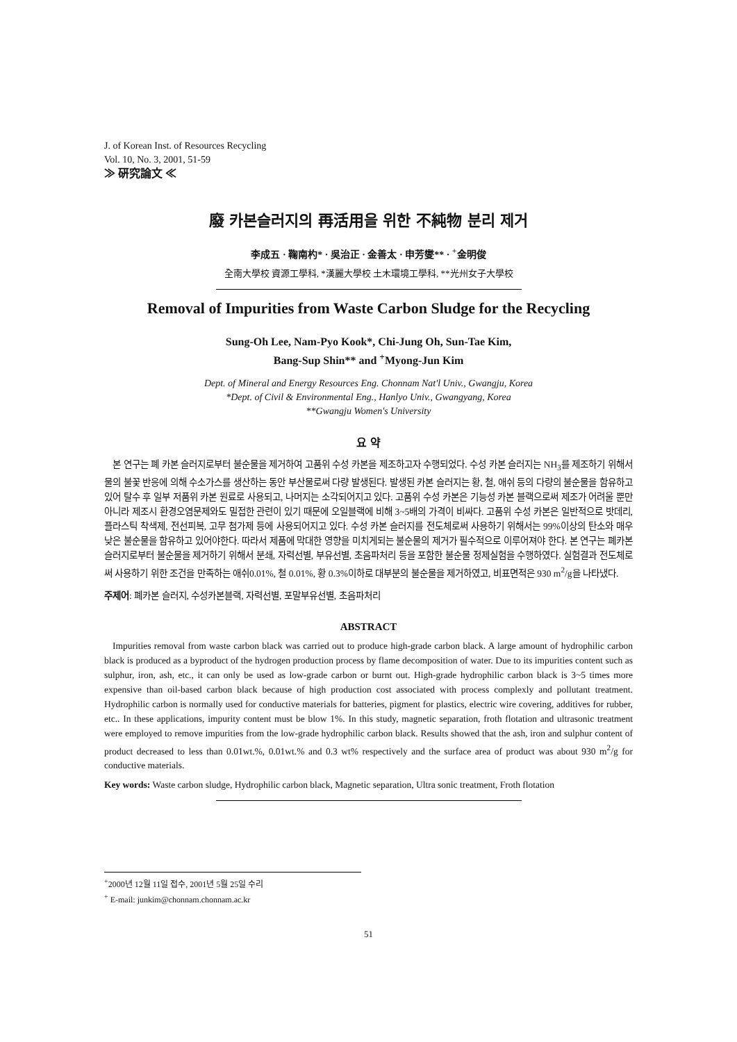J. of Korean Inst. of Resources Recycling
Vol. 10, No. 3, 2001, 51-59
≫ 硏究論文 ≪
廢 카본슬러지의 再活用을 위한 不純物 분리 제거
李成五 · 鞠南杓* · 吳治正 · 金善太 · 申芳燮** · <sup>+</sup>金明俊
全南大學校 資源工學科, *漢麗大學校 土木環境工學科, **光州女子大學校
Removal of Impurities from Waste Carbon Sludge for the Recycling
Sung-Oh Lee, Nam-Pyo Kook*, Chi-Jung Oh, Sun-Tae Kim,
Bang-Sup Shin** and <sup>+</sup>Myong-Jun Kim
Dept. of Mineral and Energy Resources Eng. Chonnam Nat'l Univ., Gwangju, Korea
*Dept. of Civil & Environmental Eng., Hanlyo Univ., Gwangyang, Korea
**Gwangju Women's University
요 약
본 연구는 폐 카본 슬러지로부터 불순물을 제거하여 고품위 수성 카본을 제조하고자 수행되었다. 수성 카본 슬러지는 NH<sub>3</sub>를 제조하기 위해서 물의 불꽃 반응에 의해 수소가스를 생산하는 동안 부산물로써 다량 발생된다. 발생된 카본 슬러지는 황, 철, 애쉬 등의 다량의 불순물을 함유하고 있어 탈수 후 일부 저품위 카본 원료로 사용되고, 나머지는 소각되어지고 있다. 고품위 수성 카본은 기능성 카본 블랙으로써 제조가 어려울 뿐만 아니라 제조시 환경오염문제와도 밀접한 관련이 있기 때문에 오일블랙에 비해 3~5배의 가격이 비싸다. 고품위 수성 카본은 일반적으로 밧데리, 플라스틱 착색제, 전선피복, 고무 첨가제 등에 사용되어지고 있다. 수성 카본 슬러지를 전도체로써 사용하기 위해서는 99%이상의 탄소와 매우 낮은 불순물을 함유하고 있어야한다. 따라서 제품에 막대한 영향을 미치게되는 불순물의 제거가 필수적으로 이루어져야 한다. 본 연구는 폐카본슬러지로부터 불순물을 제거하기 위해서 분쇄, 자력선별, 부유선별, 초음파처리 등을 포함한 불순물 정제실험을 수행하였다. 실험결과 전도체로써 사용하기 위한 조건을 만족하는 애쉬0.01%, 철 0.01%, 황 0.3%이하로 대부분의 불순물을 제거하였고, 비표면적은 930 m<sup>2</sup>/g을 나타냈다.
주제어: 폐카본 슬러지, 수성카본블랙, 자력선별, 포말부유선별, 초음파처리
ABSTRACT
Impurities removal from waste carbon black was carried out to produce high-grade carbon black. A large amount of hydrophilic carbon black is produced as a byproduct of the hydrogen production process by flame decomposition of water. Due to its impurities content such as sulphur, iron, ash, etc., it can only be used as low-grade carbon or burnt out. High-grade hydrophilic carbon black is 3~5 times more expensive than oil-based carbon black because of high production cost associated with process complexly and pollutant treatment. Hydrophilic carbon is normally used for conductive materials for batteries, pigment for plastics, electric wire covering, additives for rubber, etc.. In these applications, impurity content must be blow 1%. In this study, magnetic separation, froth flotation and ultrasonic treatment were employed to remove impurities from the low-grade hydrophilic carbon black. Results showed that the ash, iron and sulphur content of product decreased to less than 0.01wt.%, 0.01wt.% and 0.3 wt% respectively and the surface area of product was about 930 m<sup>2</sup>/g for conductive materials.
Key words: Waste carbon sludge, Hydrophilic carbon black, Magnetic separation, Ultra sonic treatment, Froth flotation
<sup>+</sup>2000년 12월 11일 접수, 2001년 5월 25일 수리
<sup>+</sup> E-mail: junkim@chonnam.chonnam.ac.kr
51